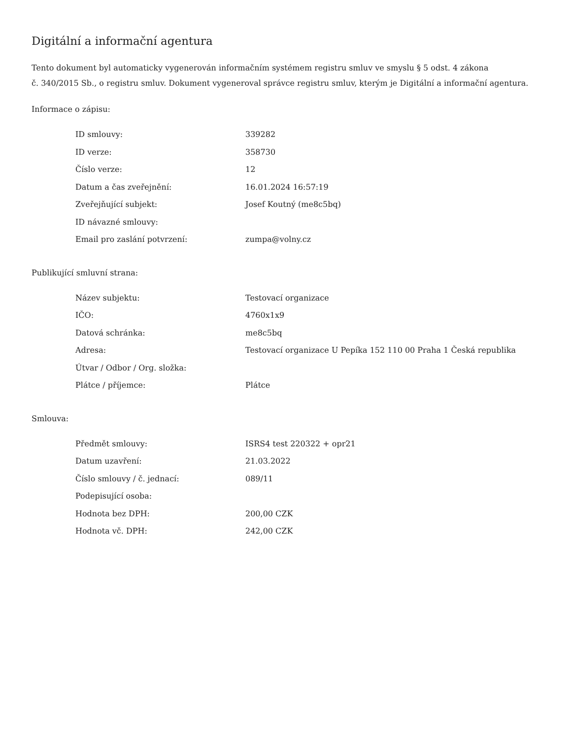Digitální a informační agentura
Tento dokument byl automaticky vygenerován informačním systémem registru smluv ve smyslu § 5 odst. 4 zákona
č. 340/2015 Sb., o registru smluv. Dokument vygeneroval správce registru smluv, kterým je Digitální a informační agentura.
Informace o zápisu:
| ID smlouvy: | 339282 |
| ID verze: | 358730 |
| Číslo verze: | 12 |
| Datum a čas zveřejnění: | 16.01.2024 16:57:19 |
| Zveřejňující subjekt: | Josef Koutný (me8c5bq) |
| ID návazné smlouvy: | |
| Email pro zaslání potvrzení: | zumpa@volny.cz |
Publikující smluvní strana:
| Název subjektu: | Testovací organizace |
| IČO: | 4760x1x9 |
| Datová schránka: | me8c5bq |
| Adresa: | Testovací organizace U Pepíka 152 110 00 Praha 1 Česká republika |
| Útvar / Odbor / Org. složka: | |
| Plátce / příjemce: | Plátce |
Smlouva:
| Předmět smlouvy: | ISRS4 test 220322 + opr21 |
| Datum uzavření: | 21.03.2022 |
| Číslo smlouvy / č. jednací: | 089/11 |
| Podepisující osoba: | |
| Hodnota bez DPH: | 200,00 CZK |
| Hodnota vč. DPH: | 242,00 CZK |